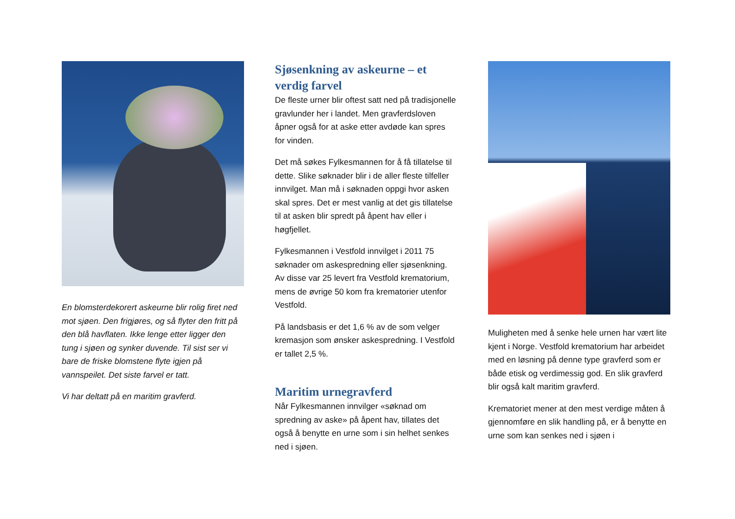En blomsterdekorert askeurne blir rolig firet ned mot sjøen. Den frigjøres, og så flyter den fritt på den blå havflaten. Ikke lenge etter ligger den tung i sjøen og synker duvende. Til sist ser vi bare de friske blomstene flyte igjen på vannspeilet. Det siste farvel er tatt.
Vi har deltatt på en maritim gravferd.
Sjøsenkning av askeurne – et verdig farvel
De fleste urner blir oftest satt ned på tradisjonelle gravlunder her i landet. Men gravferdsloven åpner også for at aske etter avdøde kan spres for vinden.
Det må søkes Fylkesmannen for å få tillatelse til dette. Slike søknader blir i de aller fleste tilfeller innvilget. Man må i søknaden oppgi hvor asken skal spres. Det er mest vanlig at det gis tillatelse til at asken blir spredt på åpent hav eller i høgfjellet.
Fylkesmannen i Vestfold innvilget i 2011 75 søknader om askespredning eller sjøsenkning. Av disse var 25 levert fra Vestfold krematorium, mens de øvrige 50 kom fra krematorier utenfor Vestfold.
På landsbasis er det 1,6 % av de som velger kremasjon som ønsker askespredning. I Vestfold er tallet 2,5 %.
Maritim urnegravferd
Når Fylkesmannen innvilger «søknad om spredning av aske» på åpent hav, tillates det også å benytte en urne som i sin helhet senkes ned i sjøen.
Muligheten med å senke hele urnen har vært lite kjent i Norge. Vestfold krematorium har arbeidet med en løsning på denne type gravferd som er både etisk og verdimessig god. En slik gravferd blir også kalt maritim gravferd.
Krematoriet mener at den mest verdige måten å gjennomføre en slik handling på, er å benytte en urne som kan senkes ned i sjøen i